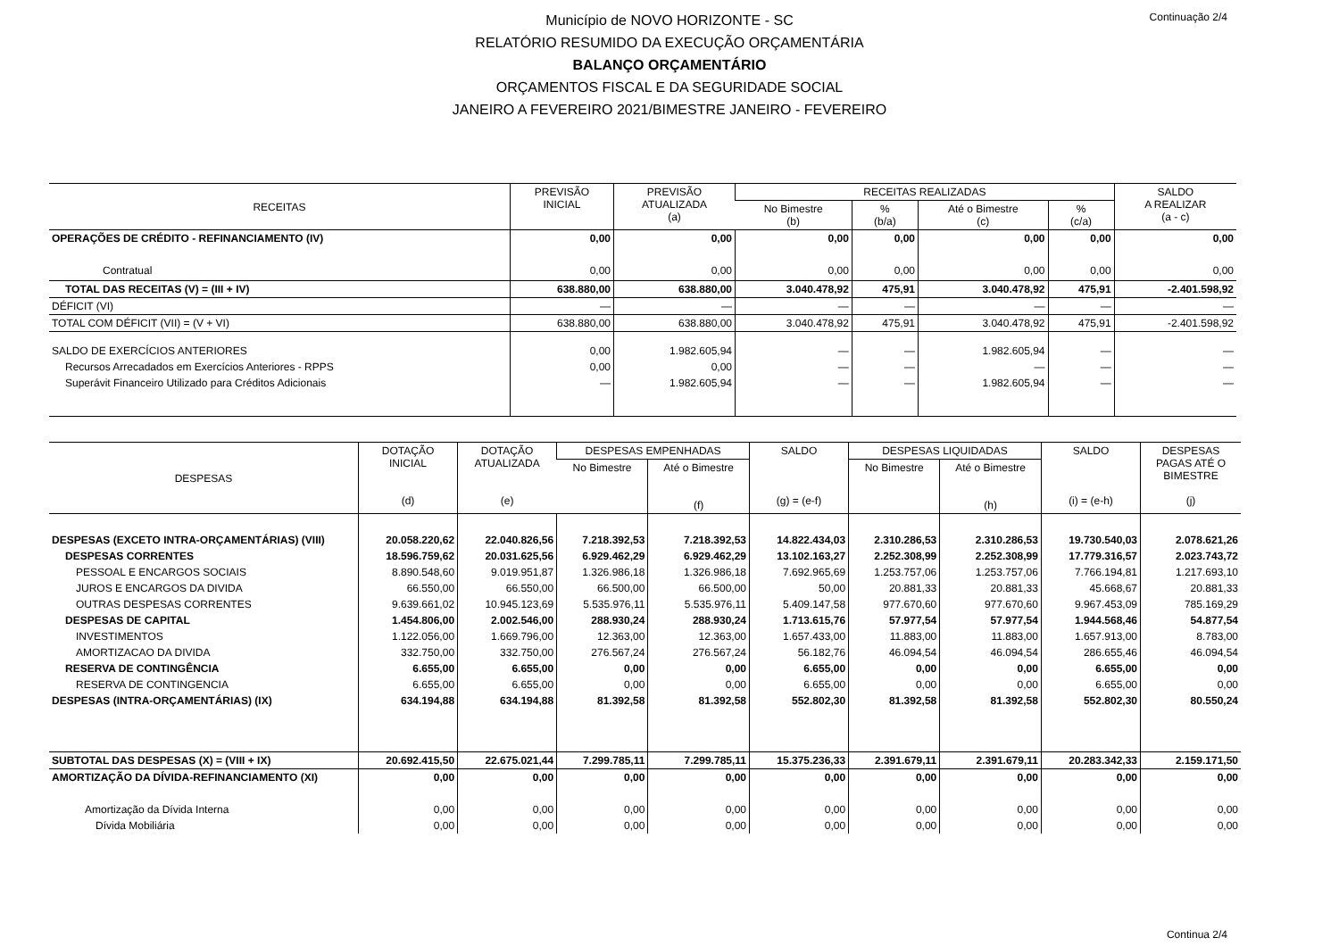Continuação 2/4
Município de NOVO HORIZONTE - SC
RELATÓRIO RESUMIDO DA EXECUÇÃO ORÇAMENTÁRIA
BALANÇO ORÇAMENTÁRIO
ORÇAMENTOS FISCAL E DA SEGURIDADE SOCIAL
JANEIRO A FEVEREIRO 2021/BIMESTRE JANEIRO - FEVEREIRO
| RECEITAS | PREVISÃO INICIAL | PREVISÃO ATUALIZADA (a) | RECEITAS REALIZADAS | | | | SALDO A REALIZAR (a - c) |
| --- | --- | --- | --- | --- | --- | --- | --- |
| | | | No Bimestre (b) | % (b/a) | Até o Bimestre (c) | % (c/a) | |
| OPERAÇÕES DE CRÉDITO - REFINANCIAMENTO (IV) | 0,00 | 0,00 | 0,00 | 0,00 | 0,00 | 0,00 | 0,00 |
| Contratual | 0,00 | 0,00 | 0,00 | 0,00 | 0,00 | 0,00 | 0,00 |
| TOTAL DAS RECEITAS (V) = (III + IV) | 638.880,00 | 638.880,00 | 3.040.478,92 | 475,91 | 3.040.478,92 | 475,91 | -2.401.598,92 |
| DÉFICIT (VI) | — | — | — | — | — | — | — |
| TOTAL COM DÉFICIT (VII) = (V + VI) | 638.880,00 | 638.880,00 | 3.040.478,92 | 475,91 | 3.040.478,92 | 475,91 | -2.401.598,92 |
| SALDO DE EXERCÍCIOS ANTERIORES | 0,00 | 1.982.605,94 | — | — | 1.982.605,94 | — | — |
| Recursos Arrecadados em Exercícios Anteriores - RPPS | 0,00 | 0,00 | — | — | — | — | — |
| Superávit Financeiro Utilizado para Créditos Adicionais | — | 1.982.605,94 | — | — | 1.982.605,94 | — | — |
| DESPESAS | DOTAÇÃO INICIAL (d) | DOTAÇÃO ATUALIZADA (e) | DESPESAS EMPENHADAS | | SALDO (g) = (e-f) | DESPESAS LIQUIDADAS | | SALDO (i) = (e-h) | DESPESAS PAGAS ATÉ O BIMESTRE (j) |
| --- | --- | --- | --- | --- | --- | --- | --- | --- | --- |
| | | | No Bimestre | Até o Bimestre (f) | | No Bimestre | Até o Bimestre (h) | | |
| DESPESAS (EXCETO INTRA-ORÇAMENTÁRIAS) (VIII) | 20.058.220,62 | 22.040.826,56 | 7.218.392,53 | 7.218.392,53 | 14.822.434,03 | 2.310.286,53 | 2.310.286,53 | 19.730.540,03 | 2.078.621,26 |
| DESPESAS CORRENTES | 18.596.759,62 | 20.031.625,56 | 6.929.462,29 | 6.929.462,29 | 13.102.163,27 | 2.252.308,99 | 2.252.308,99 | 17.779.316,57 | 2.023.743,72 |
| PESSOAL E ENCARGOS SOCIAIS | 8.890.548,60 | 9.019.951,87 | 1.326.986,18 | 1.326.986,18 | 7.692.965,69 | 1.253.757,06 | 1.253.757,06 | 7.766.194,81 | 1.217.693,10 |
| JUROS E ENCARGOS DA DIVIDA | 66.550,00 | 66.550,00 | 66.500,00 | 66.500,00 | 50,00 | 20.881,33 | 20.881,33 | 45.668,67 | 20.881,33 |
| OUTRAS DESPESAS CORRENTES | 9.639.661,02 | 10.945.123,69 | 5.535.976,11 | 5.535.976,11 | 5.409.147,58 | 977.670,60 | 977.670,60 | 9.967.453,09 | 785.169,29 |
| DESPESAS DE CAPITAL | 1.454.806,00 | 2.002.546,00 | 288.930,24 | 288.930,24 | 1.713.615,76 | 57.977,54 | 57.977,54 | 1.944.568,46 | 54.877,54 |
| INVESTIMENTOS | 1.122.056,00 | 1.669.796,00 | 12.363,00 | 12.363,00 | 1.657.433,00 | 11.883,00 | 11.883,00 | 1.657.913,00 | 8.783,00 |
| AMORTIZACAO DA DIVIDA | 332.750,00 | 332.750,00 | 276.567,24 | 276.567,24 | 56.182,76 | 46.094,54 | 46.094,54 | 286.655,46 | 46.094,54 |
| RESERVA DE CONTINGÊNCIA | 6.655,00 | 6.655,00 | 0,00 | 0,00 | 6.655,00 | 0,00 | 0,00 | 6.655,00 | 0,00 |
| RESERVA DE CONTINGENCIA | 6.655,00 | 6.655,00 | 0,00 | 0,00 | 6.655,00 | 0,00 | 0,00 | 6.655,00 | 0,00 |
| DESPESAS (INTRA-ORÇAMENTÁRIAS) (IX) | 634.194,88 | 634.194,88 | 81.392,58 | 81.392,58 | 552.802,30 | 81.392,58 | 81.392,58 | 552.802,30 | 80.550,24 |
| SUBTOTAL DAS DESPESAS (X) = (VIII + IX) | 20.692.415,50 | 22.675.021,44 | 7.299.785,11 | 7.299.785,11 | 15.375.236,33 | 2.391.679,11 | 2.391.679,11 | 20.283.342,33 | 2.159.171,50 |
| AMORTIZAÇÃO DA DÍVIDA-REFINANCIAMENTO (XI) | 0,00 | 0,00 | 0,00 | 0,00 | 0,00 | 0,00 | 0,00 | 0,00 | 0,00 |
| Amortização da Dívida Interna | 0,00 | 0,00 | 0,00 | 0,00 | 0,00 | 0,00 | 0,00 | 0,00 | 0,00 |
| Dívida Mobiliária | 0,00 | 0,00 | 0,00 | 0,00 | 0,00 | 0,00 | 0,00 | 0,00 | 0,00 |
Continua 2/4